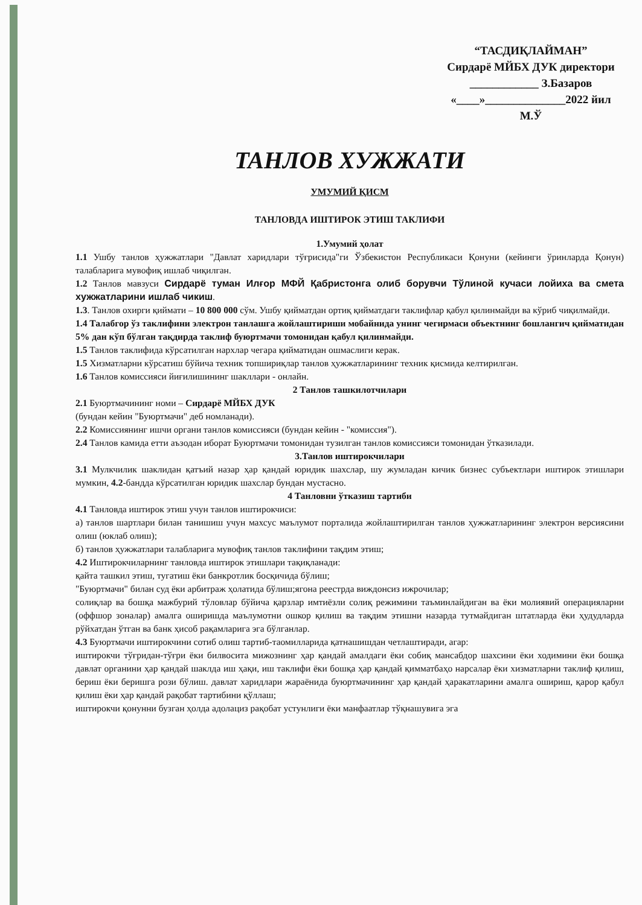“ТАСДИҚЛАЙМАН”
Сирдарё МЙБХ ДУК директори
____________ З.Базаров
«____»______________2022 йил
М.Ў
ТАНЛОВ ХУЖЖАТИ
УМУМИЙ ҚИСМ
ТАНЛОВДА ИШТИРОК ЭТИШ ТАКЛИФИ
1.Умумий ҳолат
1.1 Ушбу танлов ҳужжатлари "Давлат харидлари тўғрисида"ги Ўзбекистон Республикаси Қонуни (кейинги ўринларда Қонун) талабларига мувофиқ ишлаб чиқилган.
1.2 Танлов мавзуси Сирдарё туман Илғор МФЙ Қабристонга олиб борувчи Тўлиной кучаси лойиха ва смета хужжатларини ишлаб чикиш.
1.3. Танлов охирги қиймати – 10 800 000 сўм. Ушбу қийматдан ортиқ қийматдаги таклифлар қабул қилинмайди ва кўриб чиқилмайди.
1.4 Талабгор ўз таклифини электрон танлашга жойлаштириши мобайнида унинг чегирмаси объектнинг бошлангич қийматидан 5% дан кўп бўлган тақдирда таклиф буюртмачи томонидан қабул қилинмайди.
1.5 Танлов таклифида кўрсатилган нархлар чегара қийматидан ошмаслиги керак.
1.5 Хизматларни кўрсатиш бўйича техник топшириқлар танлов ҳужжатларининг техник қисмида келтирилган.
1.6 Танлов комиссияси йиғилишининг шакллари - онлайн.
2 Танлов ташкилотчилари
2.1 Буюртмачининг номи – Сирдарё МЙБХ ДУК
(бундан кейин "Буюртмачи" деб номланади).
2.2 Комиссиянинг ишчи органи танлов комиссияси (бундан кейин - "комиссия").
2.4 Танлов камида етти аъзодан иборат Буюртмачи томонидан тузилган танлов комиссияси томонидан ўтказилади.
3.Танлов иштирокчилари
3.1 Мулкчилик шаклидан қатъий назар ҳар қандай юридик шахслар, шу жумладан кичик бизнес субъектлари иштирок этишлари мумкин, 4.2-бандда кўрсатилган юридик шахслар бундан мустасно.
4 Танловни ўтказиш тартиби
4.1 Танловда иштирок этиш учун танлов иштирокчиси:
а) танлов шартлари билан танишиш учун махсус маълумот порталида жойлаштирилган танлов ҳужжатларининг электрон версиясини олиш (юклаб олиш);
б) танлов ҳужжатлари талабларига мувофиқ танлов таклифини тақдим этиш;
4.2 Иштирокчиларнинг танловда иштирок этишлари тақиқланади:
қайта ташкил этиш, тугатиш ёки банкротлик босқичида бўлиш;
"Буюртмачи" билан суд ёки арбитраж ҳолатида бўлиш;ягона реестрда виждонсиз ижрочилар;
солиқлар ва бошқа мажбурий тўловлар бўйича қарзлар имтиёзли солиқ режимини таъминлайдиган ва ёки молиявий операцияларни (оффшор зоналар) амалга оширишда маълумотни ошкор қилиш ва тақдим этишни назарда тутмайдиган штатларда ёки ҳудудларда рўйхатдан ўтган ва банк ҳисоб рақамларига эга бўлганлар.
4.3 Буюртмачи иштирокчини сотиб олиш тартиб-таомилларида қатнашишдан четлаштиради, агар:
иштирокчи тўғридан-тўғри ёки билвосита мижознинг ҳар қандай амалдаги ёки собиқ мансабдор шахсини ёки ходимини ёки бошқа давлат органини ҳар қандай шаклда иш ҳақи, иш таклифи ёки бошқа ҳар қандай қимматбаҳо нарсалар ёки хизматларни таклиф қилиш, бериш ёки беришга рози бўлиш. давлат харидлари жараёнида буюртмачининг ҳар қандай ҳаракатларини амалга ошириш, қарор қабул қилиш ёки ҳар қандай рақобат тартибини қўллаш;
иштирокчи қонунни бузган ҳолда адолациз рақобат устунлиги ёки манфаатлар тўқнашувига эга